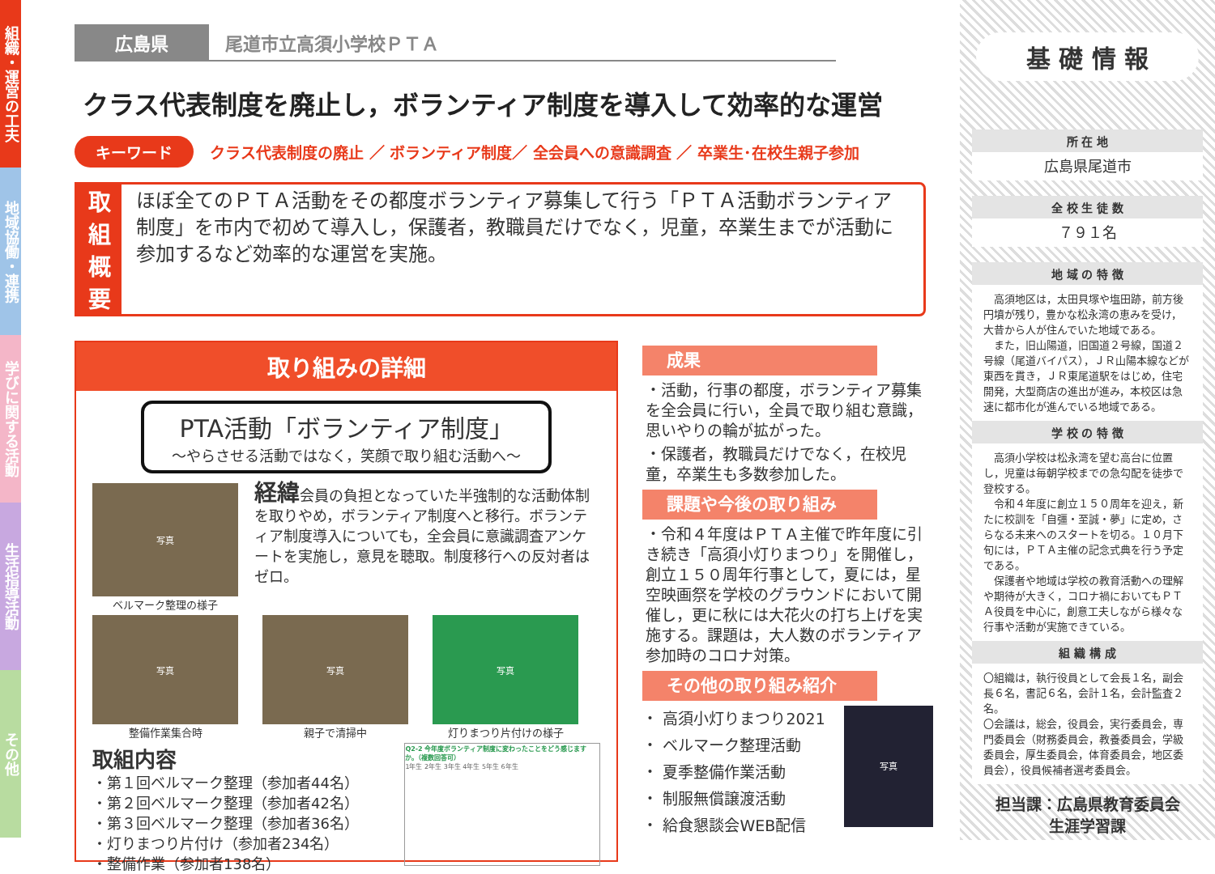組織・運営の工夫
地域協働・連携
学びに関する活動
生活指導活動
その他
広島県 尾道市立高須小学校ＰＴＡ
クラス代表制度を廃止し，ボランティア制度を導入して効率的な運営
キーワード クラス代表制度の廃止 ／ ボランティア制度／ 全会員への意識調査 ／ 卒業生･在校生親子参加
取組
概要
ほぼ全てのＰＴＡ活動をその都度ボランティア募集して行う「ＰＴＡ活動ボランティア制度」を市内で初めて導入し，保護者，教職員だけでなく，児童，卒業生までが活動に参加するなど効率的な運営を実施。
取り組みの詳細
PTA活動「ボランティア制度」
～やらさせる活動ではなく，笑顔で取り組む活動へ～
写真
ベルマーク整理の様子
経緯会員の負担となっていた半強制的な活動体制を取りやめ，ボランティア制度へと移行。ボランティア制度導入についても，全会員に意識調査アンケートを実施し，意見を聴取。制度移行への反対者はゼロ。
写真
整備作業集合時
写真
親子で清掃中
写真
灯りまつり片付けの様子
取組内容
・第１回ベルマーク整理（参加者44名）
・第２回ベルマーク整理（参加者42名）
・第３回ベルマーク整理（参加者36名）
・灯りまつり片付け（参加者234名）
・整備作業（参加者138名）
Q2-2 今年度ボランティア制度に変わったことをどう感じますか。（複数回答可）
1年生 2年生 3年生 4年生 5年生 6年生
成果
・活動，行事の都度，ボランティア募集を全会員に行い，全員で取り組む意識，思いやりの輪が拡がった。
・保護者，教職員だけでなく，在校児童，卒業生も多数参加した。
課題や今後の取り組み
・令和４年度はＰＴＡ主催で昨年度に引き続き「高須小灯りまつり」を開催し，創立１５０周年行事として，夏には，星空映画祭を学校のグラウンドにおいて開催し，更に秋には大花火の打ち上げを実施する。課題は，大人数のボランティア参加時のコロナ対策。
その他の取り組み紹介
・ 高須小灯りまつり2021
・ ベルマーク整理活動
・ 夏季整備作業活動
・ 制服無償譲渡活動
・ 給食懇談会WEB配信
写真
基 礎 情 報
所 在 地
広島県尾道市
全 校 生 徒 数
７９１名
地 域 の 特 徴
　高須地区は，太田貝塚や塩田跡，前方後円墳が残り，豊かな松永湾の恵みを受け，大昔から人が住んでいた地域である。
　また，旧山陽道，旧国道２号線，国道２号線（尾道バイパス），ＪＲ山陽本線などが東西を貫き，ＪＲ東尾道駅をはじめ，住宅開発，大型商店の進出が進み，本校区は急速に都市化が進んでいる地域である。
学 校 の 特 徴
　高須小学校は松永湾を望む高台に位置し，児童は毎朝学校までの急勾配を徒歩で登校する。
　令和４年度に創立１５０周年を迎え，新たに校訓を「自彊・至誠・夢」に定め，さらなる未来へのスタートを切る。１０月下旬には，ＰＴＡ主催の記念式典を行う予定である。
　保護者や地域は学校の教育活動への理解や期待が大きく，コロナ禍においてもＰＴＡ役員を中心に，創意工夫しながら様々な行事や活動が実施できている。
組 織 構 成
〇組織は，執行役員として会長１名，副会長６名，書記６名，会計１名，会計監査２名。
〇会議は，総会，役員会，実行委員会，専門委員会（財務委員会，教養委員会，学級委員会，厚生委員会，体育委員会，地区委員会），役員候補者選考委員会。
担当課：広島県教育委員会
生涯学習課